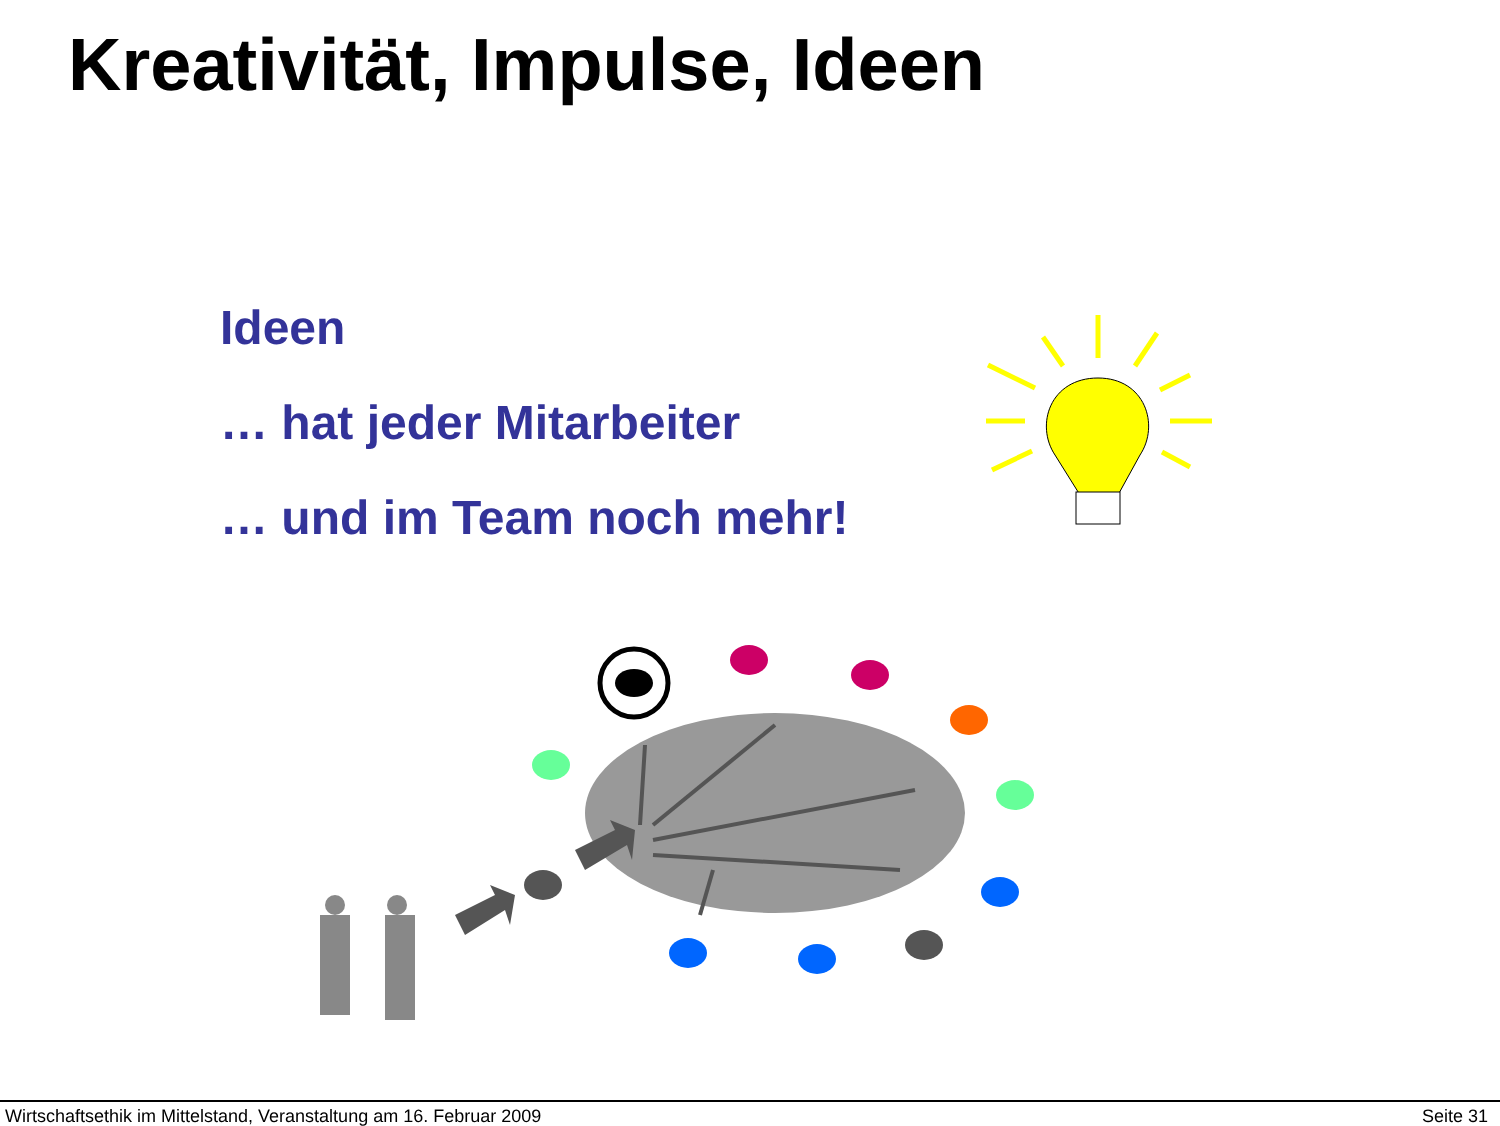Kreativität, Impulse, Ideen
Ideen
… hat jeder Mitarbeiter
… und im Team noch mehr!
Wirtschaftsethik im Mittelstand, Veranstaltung am 16. Februar 2009 Seite 31